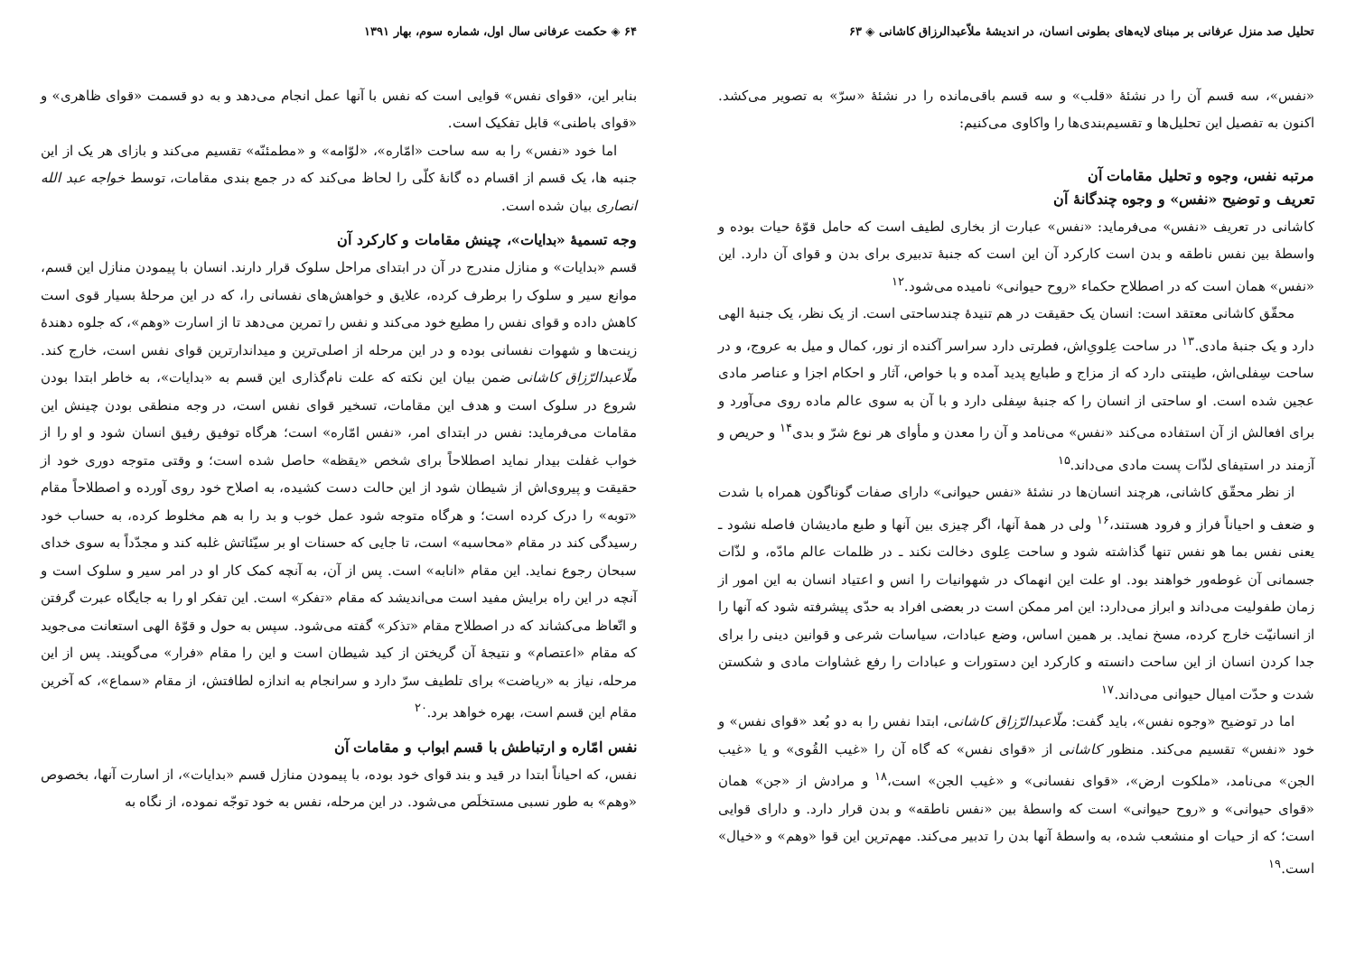تحلیل صد منزل عرفانی بر مبنای لایه‌های بطونی انسان، در اندیشهٔ ملاّعبدالرزاق کاشانی ◈ ۶۳
«نفس»، سه قسم آن را در نشئهٔ «قلب» و سه قسم باقی‌مانده را در نشئهٔ «سرّ» به تصویر می‌کشد. اکنون به تفصیل این تحلیل‌ها و تقسیم‌بندی‌ها را واکاوی می‌کنیم:
مرتبه نفس، وجوه و تحلیل مقامات آن
تعریف و توضیح «نفس» و وجوه چندگانهٔ آن
کاشانی در تعریف «نفس» می‌فرماید: «نفس» عبارت از بخاری لطیف است که حامل قوّهٔ حیات بوده و واسطهٔ بین نفس ناطقه و بدن است کارکرد آن این است که جنبهٔ تدبیری برای بدن و قوای آن دارد. این «نفس» همان است که در اصطلاح حکماء «روح حیوانی» نامیده می‌شود.<sup>۱۲</sup>
محقّق کاشانی معتقد است: انسان یک حقیقت در هم تنیدهٔ چندساحتی است. از یک نظر، یک جنبهٔ الهی دارد و یک جنبهٔ مادی.<sup>۱۳</sup> در ساحت عِلویِ‌اش، فطرتی دارد سراسر آکنده از نور، کمال و میل به عروج، و در ساحت سِفلی‌اش، طینتی دارد که از مزاج و طبایع پدید آمده و با خواص، آثار و احکام اجزا و عناصر مادی عجین شده است. او ساحتی از انسان را که جنبهٔ سِفلی دارد و با آن به سوی عالم ماده روی می‌آورد و برای افعالش از آن استفاده می‌کند «نفس» می‌نامد و آن را معدن و مأوای هر نوع شرّ و بدی<sup>۱۴</sup> و حریص و آزمند در استیفای لذّات پست مادی می‌داند.<sup>۱۵</sup>
از نظر محقّق کاشانی، هرچند انسان‌ها در نشئهٔ «نفس حیوانی» دارای صفات گوناگون همراه با شدت و ضعف و احیاناً فراز و فرود هستند،<sup>۱۶</sup> ولی در همهٔ آنها، اگر چیزی بین آنها و طبع مادیشان فاصله نشود ـ یعنی نفس بما هو نفس تنها گذاشته شود و ساحت عِلوی دخالت نکند ـ در ظلمات عالم مادّه، و لذّات جسمانی آن غوطه‌ور خواهند بود. او علت این انهماک در شهوانیات را انس و اعتیاد انسان به این امور از زمان طفولیت می‌داند و ابراز می‌دارد: این امر ممکن است در بعضی افراد به حدّی پیشرفته شود که آنها را از انسانیّت خارج کرده، مسخ نماید. بر همین اساس، وضع عبادات، سیاسات شرعی و قوانین دینی را برای جدا کردن انسان از این ساحت دانسته و کارکرد این دستورات و عبادات را رفع غشاوات مادی و شکستن شدت و حدّت امیال حیوانی می‌داند.<sup>۱۷</sup>
اما در توضیح «وجوه نفس»، باید گفت: ملّاعبدالرّزاق کاشانی، ابتدا نفس را به دو بُعد «قوای نفس» و خود «نفس» تقسیم می‌کند. منظور کاشانی از «قوای نفس» که گاه آن را «غیب القُوی» و یا «غیب الجن» می‌نامد، «ملکوت ارض»، «قوای نفسانی» و «غیب الجن» است،<sup>۱۸</sup> و مرادش از «جن» همان «قوای حیوانی» و «روح حیوانی» است که واسطهٔ بین «نفس ناطقه» و بدن قرار دارد. و دارای قوایی است؛ که از حیات او منشعب شده، به واسطهٔ آنها بدن را تدبیر می‌کند. مهم‌ترین این قوا «وهم» و «خیال» است.<sup>۱۹</sup>
۶۴ ◈ حکمت عرفانی سال اول، شماره سوم، بهار ۱۳۹۱
بنابر این، «قوای نفس» قوایی است که نفس با آنها عمل انجام می‌دهد و به دو قسمت «قوای ظاهری» و «قوای باطنی» قابل تفکیک است.
اما خود «نفس» را به سه ساحت «امّاره»، «لوّامه» و «مطمئنّه» تقسیم می‌کند و بازای هر یک از این جنبه ها، یک قسم از اقسام ده گانهٔ کلّی را لحاظ می‌کند که در جمع بندی مقامات، توسط خواجه عبد الله انصاری بیان شده است.
وجه تسمیهٔ «بدایات»، چینش مقامات و کارکرد آن
قسم «بدایات» و منازل مندرج در آن در ابتدای مراحل سلوک قرار دارند. انسان با پیمودن منازل این قسم، موانع سیر و سلوک را برطرف کرده، علایق و خواهش‌های نفسانی را، که در این مرحلهٔ بسیار قوی است کاهش داده و قوای نفس را مطیع خود می‌کند و نفس را تمرین می‌دهد تا از اسارت «وهم»، که جلوه دهندهٔ زینت‌ها و شهوات نفسانی بوده و در این مرحله از اصلی‌ترین و میداندارترین قوای نفس است، خارج کند. ملّاعبدالرّزاق کاشانی ضمن بیان این نکته که علت نام‌گذاری این قسم به «بدایات»، به خاطر ابتدا بودن شروع در سلوک است و هدف این مقامات، تسخیر قوای نفس است، در وجه منطقی بودن چینش این مقامات می‌فرماید: نفس در ابتدای امر، «نفس امّاره» است؛ هرگاه توفیق رفیق انسان شود و او را از خواب غفلت بیدار نماید اصطلاحاً برای شخص «یقظه» حاصل شده است؛ و وقتی متوجه دوری خود از حقیقت و پیروی‌اش از شیطان شود از این حالت دست کشیده، به اصلاح خود روی آورده و اصطلاحاً مقام «توبه» را درک کرده است؛ و هرگاه متوجه شود عمل خوب و بد را به هم مخلوط کرده، به حساب خود رسیدگی کند در مقام «محاسبه» است، تا جایی که حسنات او بر سیّئاتش غلبه کند و مجدّداً به سوی خدای سبحان رجوع نماید. این مقام «انابه» است. پس از آن، به آنچه کمک کار او در امر سیر و سلوک است و آنچه در این راه برایش مفید است می‌اندیشد که مقام «تفکر» است. این تفکر او را به جایگاه عبرت گرفتن و اتّعاظ می‌کشاند که در اصطلاح مقام «تذکر» گفته می‌شود. سپس به حول و قوّهٔ الهی استعانت می‌جوید که مقام «اعتصام» و نتیجهٔ آن گریختن از کید شیطان است و این را مقام «فرار» می‌گویند. پس از این مرحله، نیاز به «ریاضت» برای تلطیف سرّ دارد و سرانجام به اندازه لطافتش، از مقام «سماع»، که آخرین مقام این قسم است، بهره خواهد برد.<sup>۲۰</sup>
نفس امّاره و ارتباطش با قسم ابواب و مقامات آن
نفس، که احیاناً ابتدا در قید و بند قوای خود بوده، با پیمودن منازل قسم «بدایات»، از اسارت آنها، بخصوص «وهم» به طور نسبی مستخلَص می‌شود. در این مرحله، نفس به خود توجّه نموده، از نگاه به